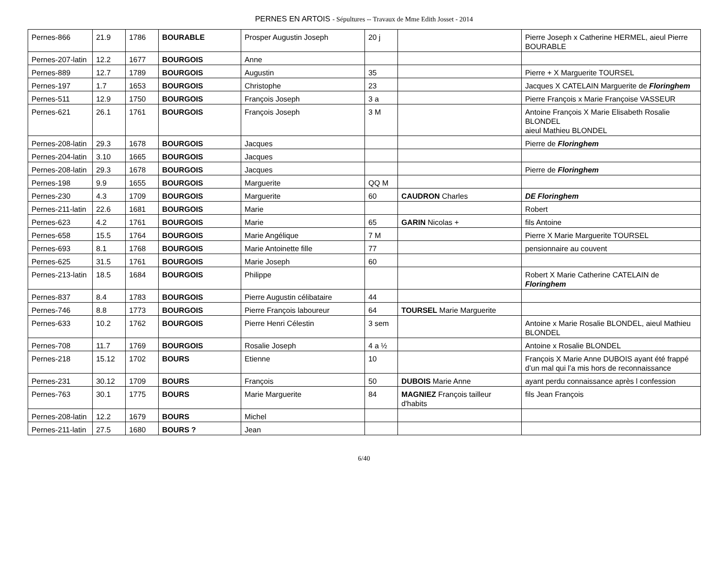PERNES EN ARTOIS - Sépultures -- Travaux de Mme Edith Josset - 2014
| Pernes-866 | 21.9 | 1786 | BOURABLE | Prosper Augustin Joseph | 20 j | | Pierre Joseph x Catherine HERMEL, aieul Pierre BOURABLE |
| Pernes-207-latin | 12.2 | 1677 | BOURGOIS | Anne | | | |
| Pernes-889 | 12.7 | 1789 | BOURGOIS | Augustin | 35 | | Pierre + X Marguerite TOURSEL |
| Pernes-197 | 1.7 | 1653 | BOURGOIS | Christophe | 23 | | Jacques X CATELAIN Marguerite de Floringhem |
| Pernes-511 | 12.9 | 1750 | BOURGOIS | François Joseph | 3 a | | Pierre François x Marie Françoise VASSEUR |
| Pernes-621 | 26.1 | 1761 | BOURGOIS | François Joseph | 3 M | | Antoine François X Marie Elisabeth Rosalie BLONDEL aieul Mathieu BLONDEL |
| Pernes-208-latin | 29.3 | 1678 | BOURGOIS | Jacques | | | Pierre de Floringhem |
| Pernes-204-latin | 3.10 | 1665 | BOURGOIS | Jacques | | | |
| Pernes-208-latin | 29.3 | 1678 | BOURGOIS | Jacques | | | Pierre de Floringhem |
| Pernes-198 | 9.9 | 1655 | BOURGOIS | Marguerite | QQ M | | |
| Pernes-230 | 4.3 | 1709 | BOURGOIS | Marguerite | 60 | CAUDRON Charles | DE Floringhem |
| Pernes-211-latin | 22.6 | 1681 | BOURGOIS | Marie | | | Robert |
| Pernes-623 | 4.2 | 1761 | BOURGOIS | Marie | 65 | GARIN Nicolas + | fils Antoine |
| Pernes-658 | 15.5 | 1764 | BOURGOIS | Marie Angélique | 7 M | | Pierre X Marie Marguerite TOURSEL |
| Pernes-693 | 8.1 | 1768 | BOURGOIS | Marie Antoinette fille | 77 | | pensionnaire au couvent |
| Pernes-625 | 31.5 | 1761 | BOURGOIS | Marie Joseph | 60 | | |
| Pernes-213-latin | 18.5 | 1684 | BOURGOIS | Philippe | | | Robert X Marie Catherine CATELAIN de Floringhem |
| Pernes-837 | 8.4 | 1783 | BOURGOIS | Pierre Augustin célibataire | 44 | | |
| Pernes-746 | 8.8 | 1773 | BOURGOIS | Pierre François laboureur | 64 | TOURSEL Marie Marguerite | |
| Pernes-633 | 10.2 | 1762 | BOURGOIS | Pierre Henri Célestin | 3 sem | | Antoine x Marie Rosalie BLONDEL, aieul Mathieu BLONDEL |
| Pernes-708 | 11.7 | 1769 | BOURGOIS | Rosalie Joseph | 4 a ½ | | Antoine x Rosalie BLONDEL |
| Pernes-218 | 15.12 | 1702 | BOURS | Etienne | 10 | | François X Marie Anne DUBOIS ayant été frappé d’un mal qui l’a mis hors de reconnaissance |
| Pernes-231 | 30.12 | 1709 | BOURS | François | 50 | DUBOIS Marie Anne | ayant perdu connaissance après l confession |
| Pernes-763 | 30.1 | 1775 | BOURS | Marie Marguerite | 84 | MAGNIEZ François tailleur d'habits | fils Jean François |
| Pernes-208-latin | 12.2 | 1679 | BOURS | Michel | | | |
| Pernes-211-latin | 27.5 | 1680 | BOURS ? | Jean | | | |
6/40